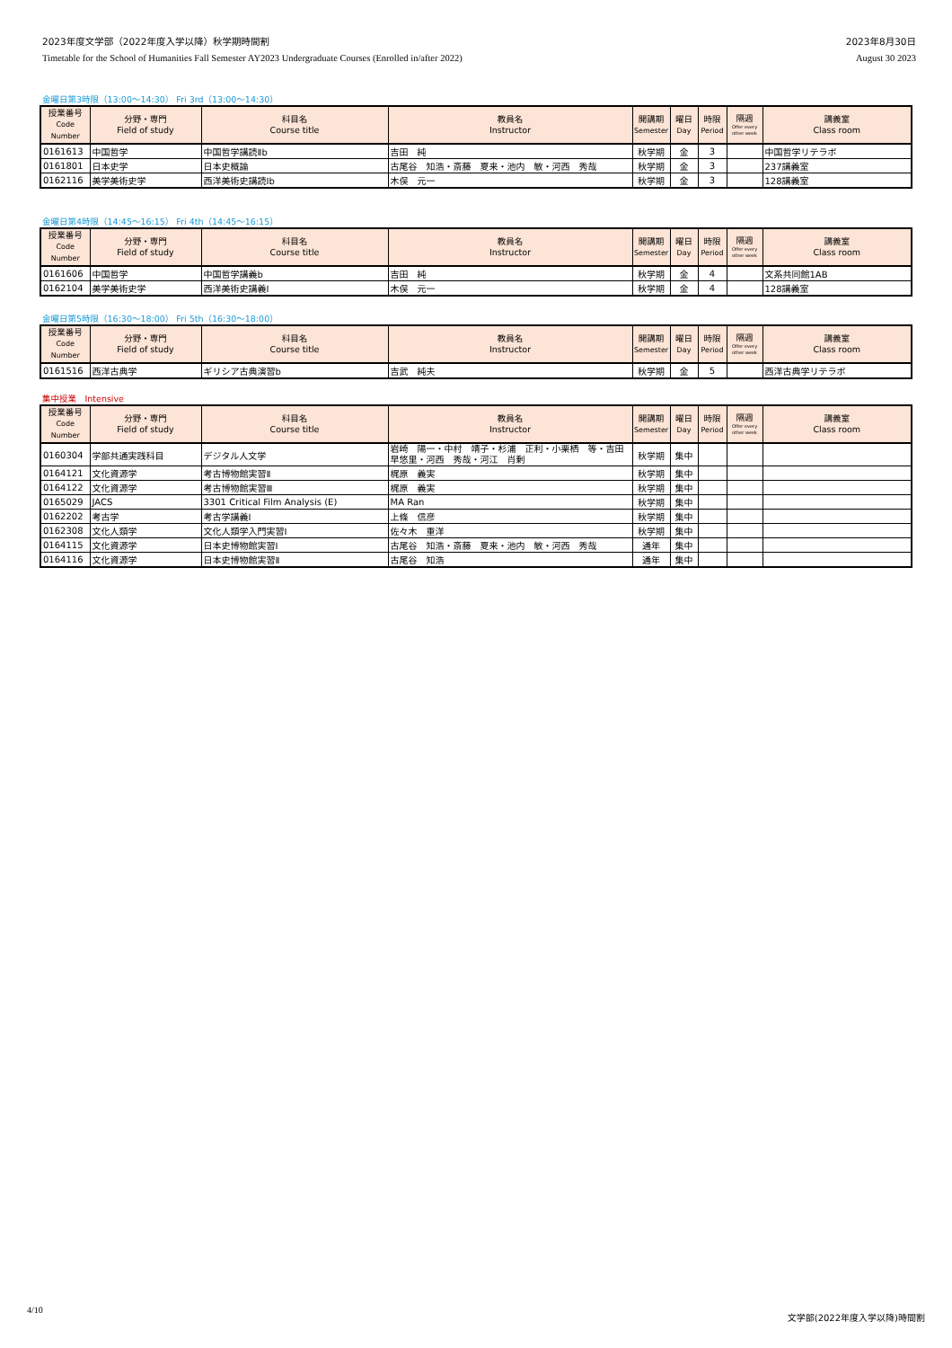2023年度文学部（2022年度入学以降）秋学期時間割
Timetable for the School of Humanities Fall Semester AY2023 Undergraduate Courses (Enrolled in/after 2022)
2023年8月30日
August 30 2023
金曜日第3時限（13:00～14:30） Fri 3rd（13:00～14:30）
| 授業番号 Code Number | 分野・専門 Field of study | 科目名 Course title | 教員名 Instructor | 開講期 Semester | 曜日 Day | 時限 Period | 隔週 Offer every other week | 講義室 Class room |
| --- | --- | --- | --- | --- | --- | --- | --- | --- |
| 0161613 | 中国哲学 | 中国哲学講読Ⅱb | 吉田 純 | 秋学期 | 金 | 3 | | 中国哲学リテラボ |
| 0161801 | 日本史学 | 日本史概論 | 古尾谷 知浩・斎藤 夏来・池内 敏・河西 秀哉 | 秋学期 | 金 | 3 | | 237講義室 |
| 0162116 | 美学美術史学 | 西洋美術史講読Ⅰb | 木俣 元一 | 秋学期 | 金 | 3 | | 128講義室 |
金曜日第4時限（14:45～16:15） Fri 4th（14:45～16:15）
| 授業番号 Code Number | 分野・専門 Field of study | 科目名 Course title | 教員名 Instructor | 開講期 Semester | 曜日 Day | 時限 Period | 隔週 Offer every other week | 講義室 Class room |
| --- | --- | --- | --- | --- | --- | --- | --- | --- |
| 0161606 | 中国哲学 | 中国哲学講義b | 吉田 純 | 秋学期 | 金 | 4 | | 文系共同館1AB |
| 0162104 | 美学美術史学 | 西洋美術史講義Ⅰ | 木俣 元一 | 秋学期 | 金 | 4 | | 128講義室 |
金曜日第5時限（16:30～18:00） Fri 5th（16:30～18:00）
| 授業番号 Code Number | 分野・専門 Field of study | 科目名 Course title | 教員名 Instructor | 開講期 Semester | 曜日 Day | 時限 Period | 隔週 Offer every other week | 講義室 Class room |
| --- | --- | --- | --- | --- | --- | --- | --- | --- |
| 0161516 | 西洋古典学 | ギリシア古典演習b | 吉武 純夫 | 秋学期 | 金 | 5 | | 西洋古典学リテラボ |
集中授業　Intensive
| 授業番号 Code Number | 分野・専門 Field of study | 科目名 Course title | 教員名 Instructor | 開講期 Semester | 曜日 Day | 時限 Period | 隔週 Offer every other week | 講義室 Class room |
| --- | --- | --- | --- | --- | --- | --- | --- | --- |
| 0160304 | 学部共通実践科目 | デジタル人文学 | 岩崎 陽一・中村 靖子・杉浦 正利・小栗栖 等・吉田 早悠里・河西 秀哉・河江 肖剰 | 秋学期 | 集中 | | | |
| 0164121 | 文化資源学 | 考古博物館実習Ⅱ | 梶原 義実 | 秋学期 | 集中 | | | |
| 0164122 | 文化資源学 | 考古博物館実習Ⅲ | 梶原 義実 | 秋学期 | 集中 | | | |
| 0165029 | JACS | 3301 Critical Film Analysis (E) | MA Ran | 秋学期 | 集中 | | | |
| 0162202 | 考古学 | 考古学講義Ⅰ | 上條 信彦 | 秋学期 | 集中 | | | |
| 0162308 | 文化人類学 | 文化人類学入門実習Ⅰ | 佐々木 重洋 | 秋学期 | 集中 | | | |
| 0164115 | 文化資源学 | 日本史博物館実習Ⅰ | 古尾谷 知浩・斎藤 夏来・池内 敏・河西 秀哉 | 通年 | 集中 | | | |
| 0164116 | 文化資源学 | 日本史博物館実習Ⅱ | 古尾谷 知浩 | 通年 | 集中 | | | |
4/10 文学部(2022年度入学以降)時間割